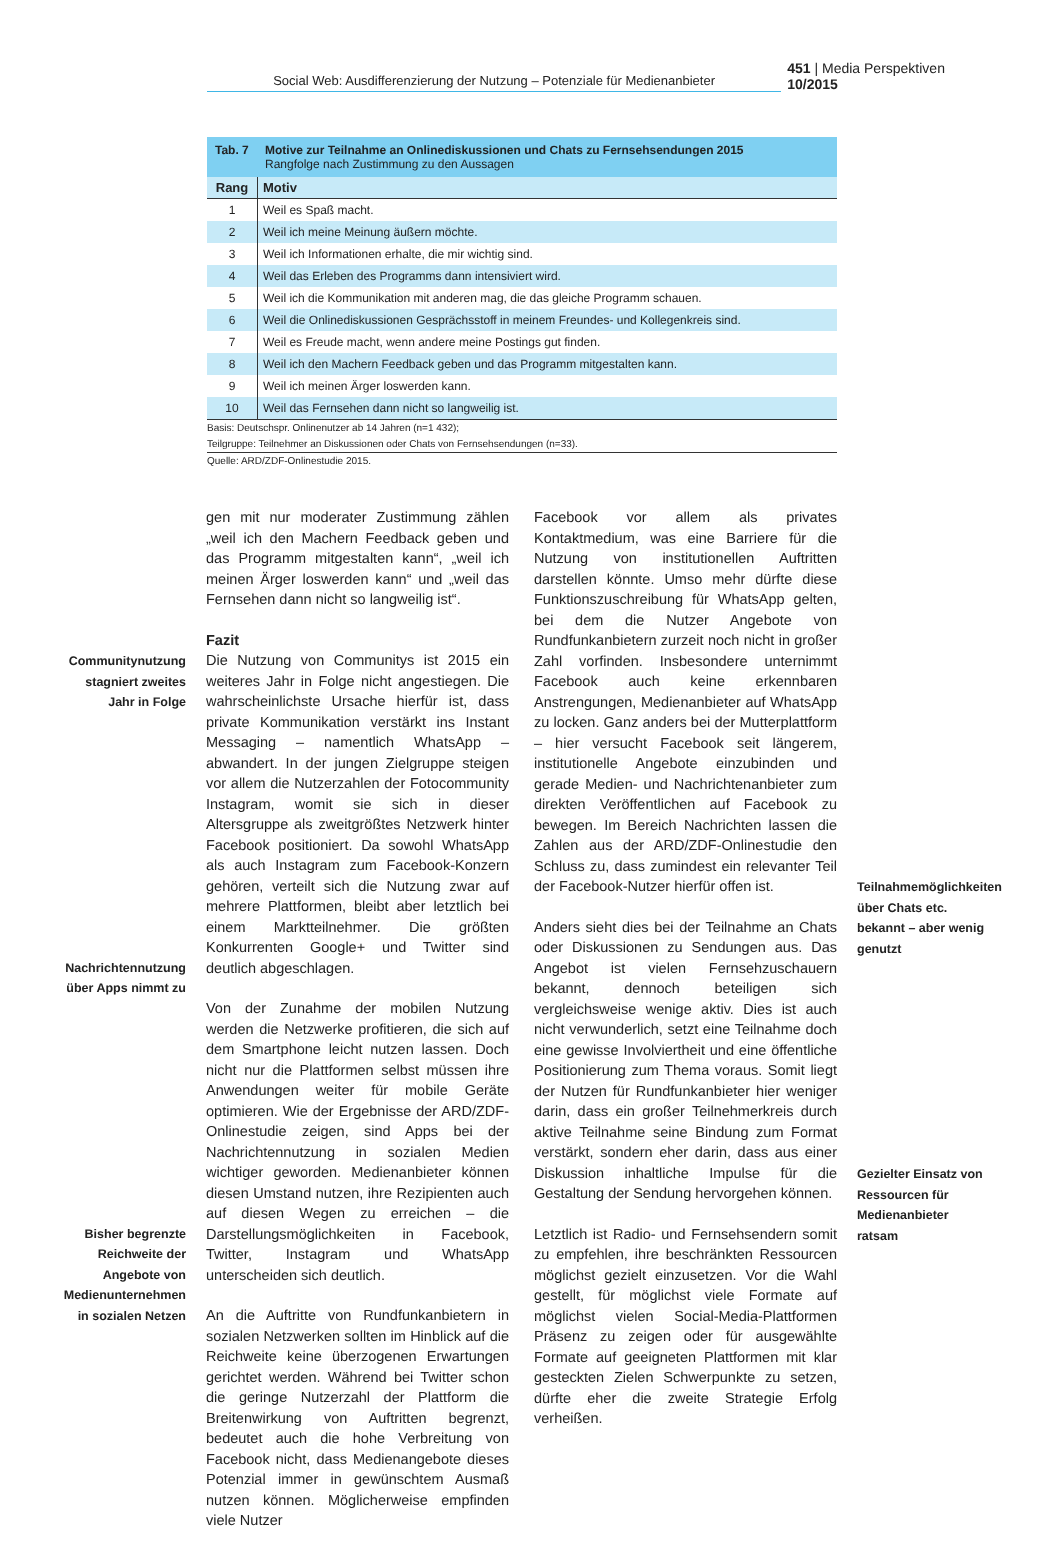Social Web: Ausdifferenzierung der Nutzung – Potenziale für Medienanbieter
451 | Media Perspektiven 10/2015
Tab. 7 Motive zur Teilnahme an Onlinediskussionen und Chats zu Fernsehsendungen 2015
Rangfolge nach Zustimmung zu den Aussagen
| Rang | Motiv |
| --- | --- |
| 1 | Weil es Spaß macht. |
| 2 | Weil ich meine Meinung äußern möchte. |
| 3 | Weil ich Informationen erhalte, die mir wichtig sind. |
| 4 | Weil das Erleben des Programms dann intensiviert wird. |
| 5 | Weil ich die Kommunikation mit anderen mag, die das gleiche Programm schauen. |
| 6 | Weil die Onlinediskussionen Gesprächsstoff in meinem Freundes- und Kollegenkreis sind. |
| 7 | Weil es Freude macht, wenn andere meine Postings gut finden. |
| 8 | Weil ich den Machern Feedback geben und das Programm mitgestalten kann. |
| 9 | Weil ich meinen Ärger loswerden kann. |
| 10 | Weil das Fernsehen dann nicht so langweilig ist. |
Basis: Deutschspr. Onlinenutzer ab 14 Jahren (n=1 432);
Teilgruppe: Teilnehmer an Diskussionen oder Chats von Fernsehsendungen (n=33).
Quelle: ARD/ZDF-Onlinestudie 2015.
Communitynutzung stagniert zweites Jahr in Folge
Nachrichtennutzung über Apps nimmt zu
Bisher begrenzte Reichweite der Angebote von Medienunternehmen in sozialen Netzen
gen mit nur moderater Zustimmung zählen „weil ich den Machern Feedback geben und das Programm mitgestalten kann“, „weil ich meinen Ärger loswerden kann“ und „weil das Fernsehen dann nicht so langweilig ist“.
Fazit
Die Nutzung von Communitys ist 2015 ein weiteres Jahr in Folge nicht angestiegen. Die wahrscheinlichste Ursache hierfür ist, dass private Kommunikation verstärkt ins Instant Messaging – namentlich WhatsApp – abwandert. In der jungen Zielgruppe steigen vor allem die Nutzerzahlen der Fotocommunity Instagram, womit sie sich in dieser Altersgruppe als zweitgrößtes Netzwerk hinter Facebook positioniert. Da sowohl WhatsApp als auch Instagram zum Facebook-Konzern gehören, verteilt sich die Nutzung zwar auf mehrere Plattformen, bleibt aber letztlich bei einem Marktteilnehmer. Die größten Konkurrenten Google+ und Twitter sind deutlich abgeschlagen.
Von der Zunahme der mobilen Nutzung werden die Netzwerke profitieren, die sich auf dem Smartphone leicht nutzen lassen. Doch nicht nur die Plattformen selbst müssen ihre Anwendungen weiter für mobile Geräte optimieren. Wie der Ergebnisse der ARD/ZDF-Onlinestudie zeigen, sind Apps bei der Nachrichtennutzung in sozialen Medien wichtiger geworden. Medienanbieter können diesen Umstand nutzen, ihre Rezipienten auch auf diesen Wegen zu erreichen – die Darstellungsmöglichkeiten in Facebook, Twitter, Instagram und WhatsApp unterscheiden sich deutlich.
An die Auftritte von Rundfunkanbietern in sozialen Netzwerken sollten im Hinblick auf die Reichweite keine überzogenen Erwartungen gerichtet werden. Während bei Twitter schon die geringe Nutzerzahl der Plattform die Breitenwirkung von Auftritten begrenzt, bedeutet auch die hohe Verbreitung von Facebook nicht, dass Medienangebote dieses Potenzial immer in gewünschtem Ausmaß nutzen können. Möglicherweise empfinden viele Nutzer
Facebook vor allem als privates Kontaktmedium, was eine Barriere für die Nutzung von institutionellen Auftritten darstellen könnte. Umso mehr dürfte diese Funktionszuschreibung für WhatsApp gelten, bei dem die Nutzer Angebote von Rundfunkanbietern zurzeit noch nicht in großer Zahl vorfinden. Insbesondere unternimmt Facebook auch keine erkennbaren Anstrengungen, Medienanbieter auf WhatsApp zu locken. Ganz anders bei der Mutterplattform – hier versucht Facebook seit längerem, institutionelle Angebote einzubinden und gerade Medien- und Nachrichtenanbieter zum direkten Veröffentlichen auf Facebook zu bewegen. Im Bereich Nachrichten lassen die Zahlen aus der ARD/ZDF-Onlinestudie den Schluss zu, dass zumindest ein relevanter Teil der Facebook-Nutzer hierfür offen ist.
Anders sieht dies bei der Teilnahme an Chats oder Diskussionen zu Sendungen aus. Das Angebot ist vielen Fernsehzuschauern bekannt, dennoch beteiligen sich vergleichsweise wenige aktiv. Dies ist auch nicht verwunderlich, setzt eine Teilnahme doch eine gewisse Involviertheit und eine öffentliche Positionierung zum Thema voraus. Somit liegt der Nutzen für Rundfunkanbieter hier weniger darin, dass ein großer Teilnehmerkreis durch aktive Teilnahme seine Bindung zum Format verstärkt, sondern eher darin, dass aus einer Diskussion inhaltliche Impulse für die Gestaltung der Sendung hervorgehen können.
Letztlich ist Radio- und Fernsehsendern somit zu empfehlen, ihre beschränkten Ressourcen möglichst gezielt einzusetzen. Vor die Wahl gestellt, für möglichst viele Formate auf möglichst vielen Social-Media-Plattformen Präsenz zu zeigen oder für ausgewählte Formate auf geeigneten Plattformen mit klar gesteckten Zielen Schwerpunkte zu setzen, dürfte eher die zweite Strategie Erfolg verheißen.
Teilnahmemöglichkeiten über Chats etc. bekannt – aber wenig genutzt
Gezielter Einsatz von Ressourcen für Medienanbieter ratsam